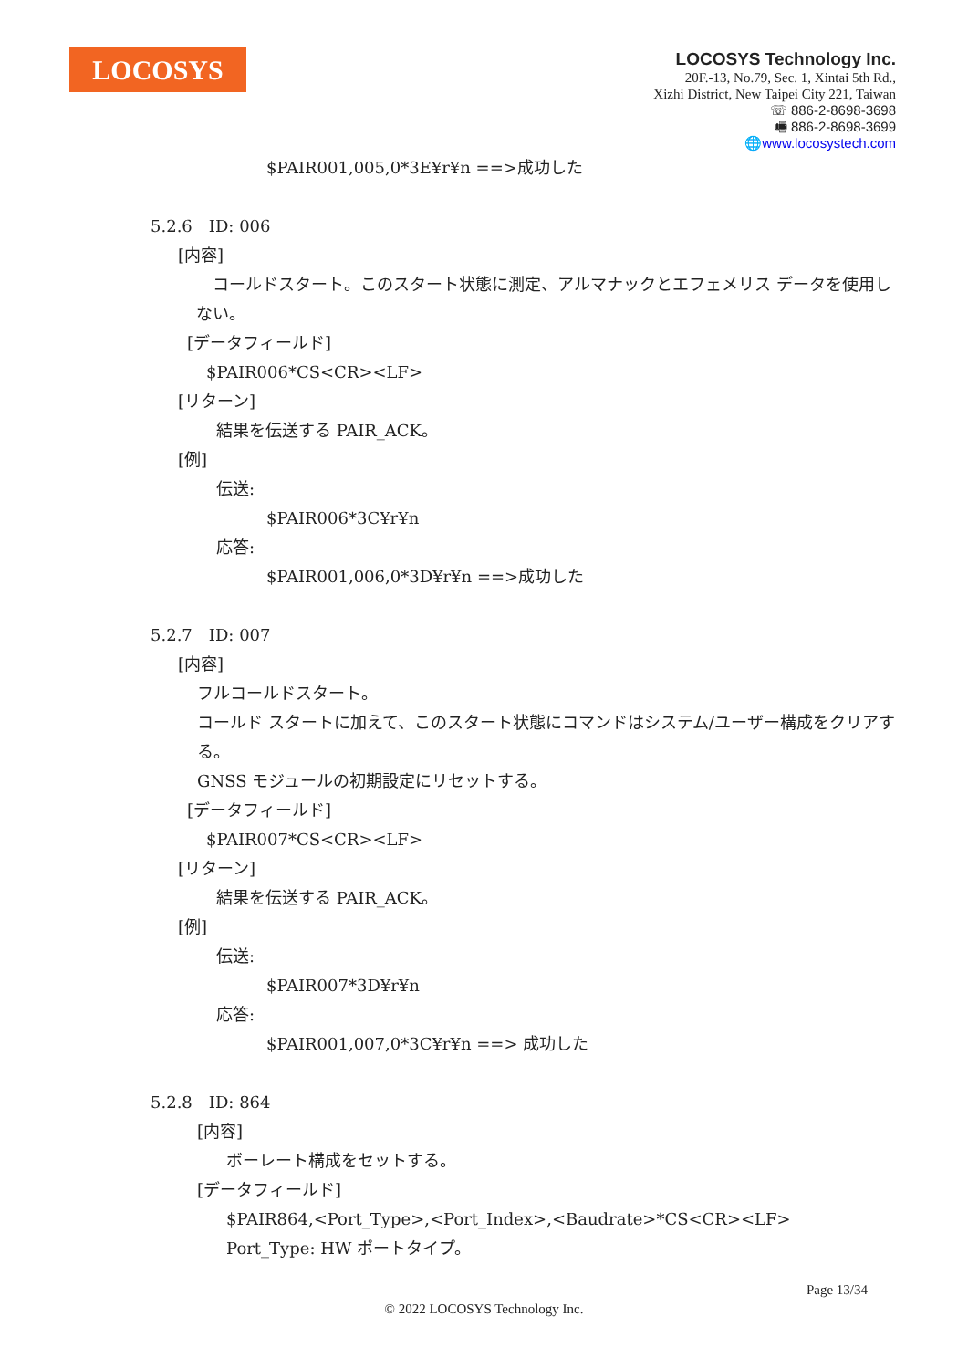LOCOSYS
LOCOSYS Technology Inc.
20F.-13, No.79, Sec. 1, Xintai 5th Rd.,
Xizhi District, New Taipei City 221, Taiwan
☏ 886-2-8698-3698
🖷 886-2-8698-3699
🌐www.locosystech.com
$PAIR001,005,0*3E¥r¥n ==>成功した
5.2.6　ID: 006
[内容]
　コールドスタート。このスタート状態に測定、アルマナックとエフェメリス データを使用しない。
[データフィールド]
$PAIR006*CS<CR><LF>
[リターン]
結果を伝送する PAIR_ACK。
[例]
伝送:
$PAIR006*3C¥r¥n
応答:
$PAIR001,006,0*3D¥r¥n ==>成功した
5.2.7　ID: 007
[内容]
フルコールドスタート。
コールド スタートに加えて、このスタート状態にコマンドはシステム/ユーザー構成をクリアする。
GNSS モジュールの初期設定にリセットする。
[データフィールド]
$PAIR007*CS<CR><LF>
[リターン]
結果を伝送する PAIR_ACK。
[例]
伝送:
$PAIR007*3D¥r¥n
応答:
$PAIR001,007,0*3C¥r¥n ==> 成功した
5.2.8　ID: 864
[内容]
ボーレート構成をセットする。
[データフィールド]
$PAIR864,<Port_Type>,<Port_Index>,<Baudrate>*CS<CR><LF>
Port_Type: HW ポートタイプ。
Page 13/34
© 2022 LOCOSYS Technology Inc.